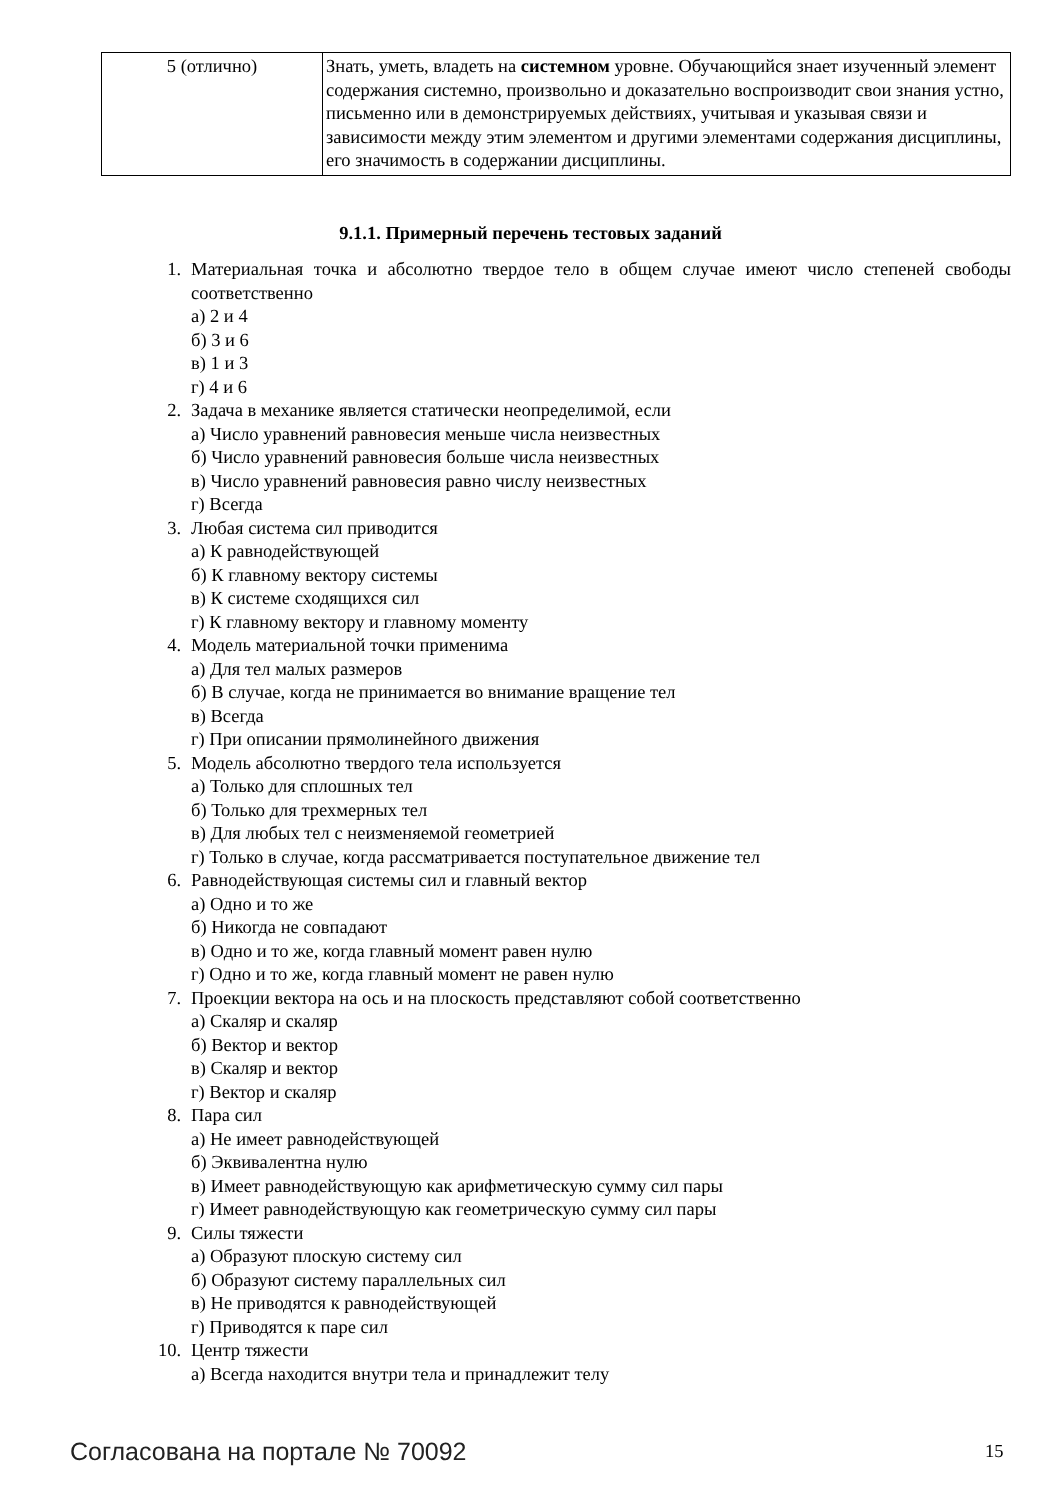| 5 (отлично) | Знать, уметь, владеть на системном уровне. Обучающийся знает изученный элемент содержания системно, произвольно и доказательно воспроизводит свои знания устно, письменно или в демонстрируемых действиях, учитывая и указывая связи и зависимости между этим элементом и другими элементами содержания дисциплины, его значимость в содержании дисциплины. |
9.1.1. Примерный перечень тестовых заданий
1. Материальная точка и абсолютно твердое тело в общем случае имеют число степеней свободы соответственно
а) 2 и 4
б) 3 и 6
в) 1 и 3
г) 4 и 6
2. Задача в механике является статически неопределимой, если
а) Число уравнений равновесия меньше числа неизвестных
б) Число уравнений равновесия больше числа неизвестных
в) Число уравнений равновесия равно числу неизвестных
г) Всегда
3. Любая система сил приводится
а) К равнодействующей
б) К главному вектору системы
в) К системе сходящихся сил
г) К главному вектору и главному моменту
4. Модель материальной точки применима
а) Для тел малых размеров
б) В случае, когда не принимается во внимание вращение тел
в) Всегда
г) При описании прямолинейного движения
5. Модель абсолютно твердого тела используется
а) Только для сплошных тел
б) Только для трехмерных тел
в) Для любых тел с неизменяемой геометрией
г) Только в случае, когда рассматривается поступательное движение тел
6. Равнодействующая системы сил и главный вектор
а) Одно и то же
б) Никогда не совпадают
в) Одно и то же, когда главный момент равен нулю
г) Одно и то же, когда главный момент не равен нулю
7. Проекции вектора на ось и на плоскость представляют собой соответственно
а) Скаляр и скаляр
б) Вектор и вектор
в) Скаляр и вектор
г) Вектор и скаляр
8. Пара сил
а) Не имеет равнодействующей
б) Эквивалентна нулю
в) Имеет равнодействующую как арифметическую сумму сил пары
г) Имеет равнодействующую как геометрическую сумму сил пары
9. Силы тяжести
а) Образуют плоскую систему сил
б) Образуют систему параллельных сил
в) Не приводятся к равнодействующей
г) Приводятся к паре сил
10. Центр тяжести
а) Всегда находится внутри тела и принадлежит телу
Согласована на портале № 70092 15